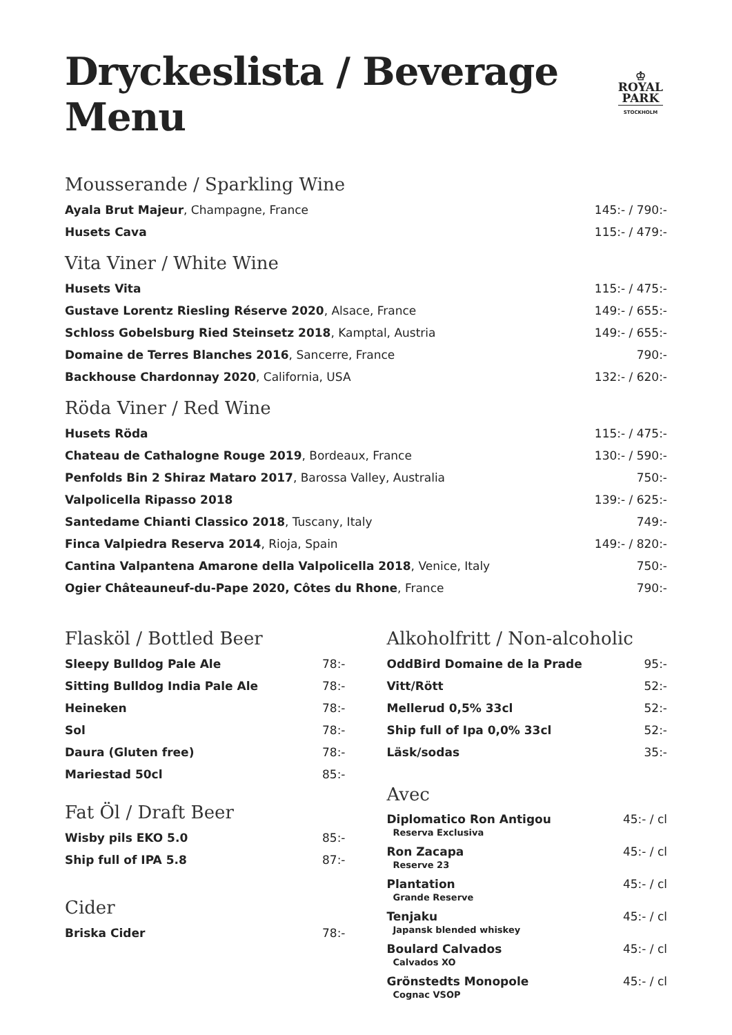Dryckeslista / Beverage Menu
♔
ROYAL
PARK
STOCKHOLM
Mousserande / Sparkling Wine
| Ayala Brut Majeur , Champagne, France | 145:- / 790:- |
| Husets Cava | 115:- / 479:- |
Vita Viner / White Wine
| Husets Vita | 115:- / 475:- |
| Gustave Lorentz Riesling Réserve 2020 , Alsace, France | 149:- / 655:- |
| Schloss Gobelsburg Ried Steinsetz 2018 , Kamptal, Austria | 149:- / 655:- |
| Domaine de Terres Blanches 2016 , Sancerre, France | 790:- |
| Backhouse Chardonnay 2020 , California, USA | 132:- / 620:- |
Röda Viner / Red Wine
| Husets Röda | 115:- / 475:- |
| Chateau de Cathalogne Rouge 2019 , Bordeaux, France | 130:- / 590:- |
| Penfolds Bin 2 Shiraz Mataro 2017 , Barossa Valley, Australia | 750:- |
| Valpolicella Ripasso 2018 | 139:- / 625:- |
| Santedame Chianti Classico 2018 , Tuscany, Italy | 749:- |
| Finca Valpiedra Reserva 2014 , Rioja, Spain | 149:- / 820:- |
| Cantina Valpantena Amarone della Valpolicella 2018 , Venice, Italy | 750:- |
| Ogier Châteauneuf-du-Pape 2020, Côtes du Rhone , France | 790:- |
Flasköl / Bottled Beer
| Sleepy Bulldog Pale Ale | 78:- |
| Sitting Bulldog India Pale Ale | 78:- |
| Heineken | 78:- |
| Sol | 78:- |
| Daura (Gluten free) | 78:- |
| Mariestad 50cl | 85:- |
Fat Öl / Draft Beer
| Wisby pils EKO 5.0 | 85:- |
| Ship full of IPA 5.8 | 87:- |
Cider
| Briska Cider | 78:- |
Alkoholfritt / Non-alcoholic
| OddBird Domaine de la Prade | 95:- |
| Vitt/Rött | 52:- |
| Mellerud 0,5% 33cl | 52:- |
| Ship full of Ipa 0,0% 33cl | 52:- |
| Läsk/sodas | 35:- |
Avec
| Diplomatico Ron Antigou Reserva Exclusiva | 45:- / cl |
| Ron Zacapa Reserve 23 | 45:- / cl |
| Plantation Grande Reserve | 45:- / cl |
| Tenjaku Japansk blended whiskey | 45:- / cl |
| Boulard Calvados Calvados XO | 45:- / cl |
| Grönstedts Monopole Cognac VSOP | 45:- / cl |